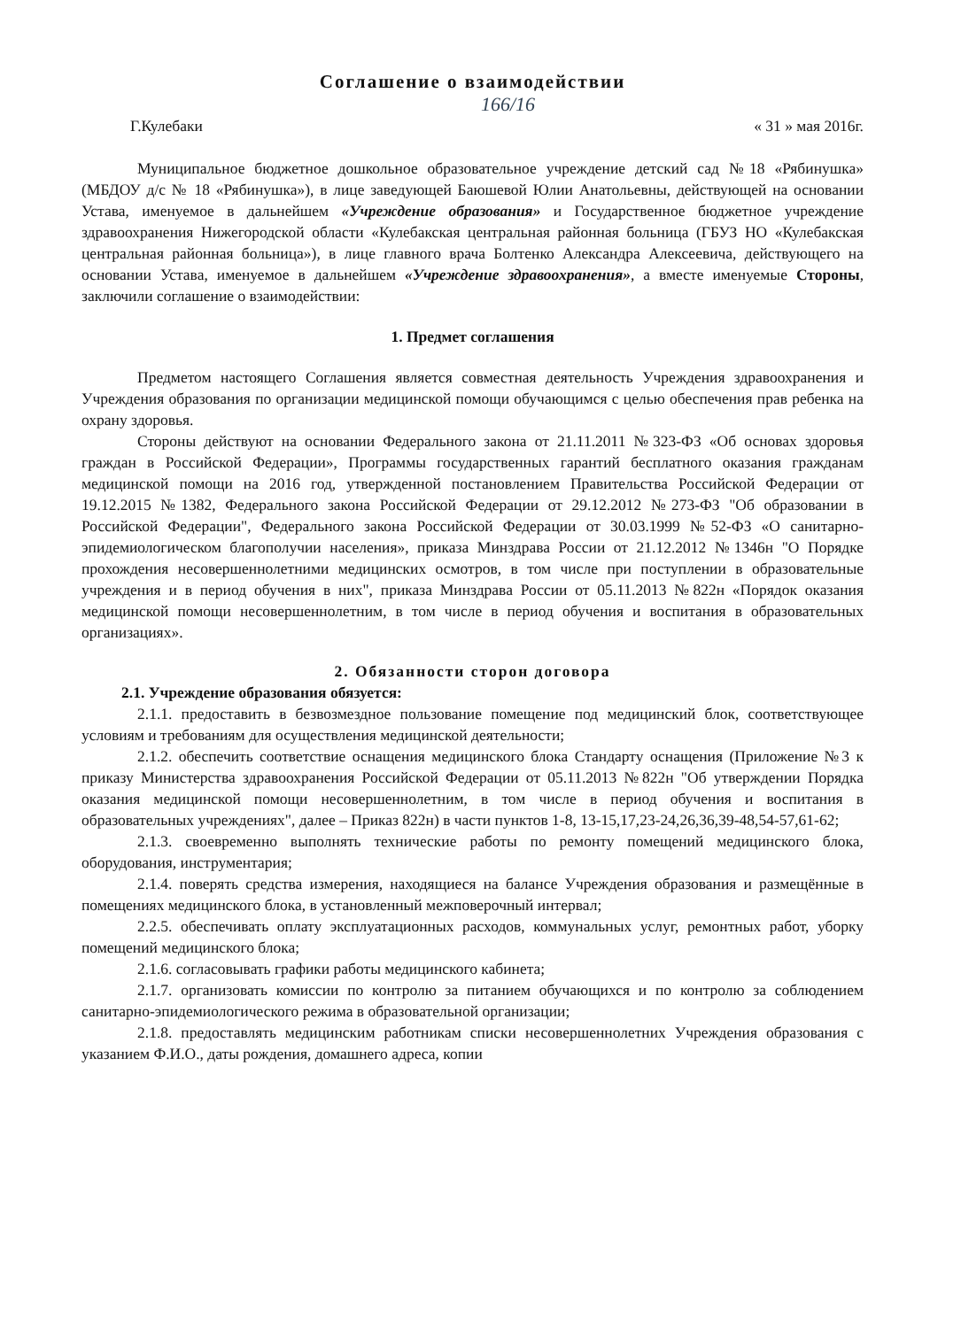Соглашение о взаимодействии
166/16
Г.Кулебаки « 31 » мая 2016г.
Муниципальное бюджетное дошкольное образовательное учреждение детский сад №18 «Рябинушка» (МБДОУ д/с № 18 «Рябинушка»), в лице заведующей Баюшевой Юлии Анатольевны, действующей на основании Устава, именуемое в дальнейшем «Учреждение образования» и Государственное бюджетное учреждение здравоохранения Нижегородской области «Кулебакская центральная районная больница (ГБУЗ НО «Кулебакская центральная районная больница»), в лице главного врача Болтенко Александра Алексеевича, действующего на основании Устава, именуемое в дальнейшем «Учреждение здравоохранения», а вместе именуемые Стороны, заключили соглашение о взаимодействии:
1. Предмет соглашения
Предметом настоящего Соглашения является совместная деятельность Учреждения здравоохранения и Учреждения образования по организации медицинской помощи обучающимся с целью обеспечения прав ребенка на охрану здоровья.
Стороны действуют на основании Федерального закона от 21.11.2011 №323-ФЗ «Об основах здоровья граждан в Российской Федерации», Программы государственных гарантий бесплатного оказания гражданам медицинской помощи на 2016 год, утвержденной постановлением Правительства Российской Федерации от 19.12.2015 №1382, Федерального закона Российской Федерации от 29.12.2012 №273-ФЗ "Об образовании в Российской Федерации", Федерального закона Российской Федерации от 30.03.1999 №52-ФЗ «О санитарно-эпидемиологическом благополучии населения», приказа Минздрава России от 21.12.2012 №1346н "О Порядке прохождения несовершеннолетними медицинских осмотров, в том числе при поступлении в образовательные учреждения и в период обучения в них", приказа Минздрава России от 05.11.2013 №822н «Порядок оказания медицинской помощи несовершеннолетним, в том числе в период обучения и воспитания в образовательных организациях».
2. Обязанности сторон договора
2.1. Учреждение образования обязуется:
2.1.1. предоставить в безвозмездное пользование помещение под медицинский блок, соответствующее условиям и требованиям для осуществления медицинской деятельности;
2.1.2. обеспечить соответствие оснащения медицинского блока Стандарту оснащения (Приложение №3 к приказу Министерства здравоохранения Российской Федерации от 05.11.2013 №822н "Об утверждении Порядка оказания медицинской помощи несовершеннолетним, в том числе в период обучения и воспитания в образовательных учреждениях", далее – Приказ 822н) в части пунктов 1-8, 13-15,17,23-24,26,36,39-48,54-57,61-62;
2.1.3. своевременно выполнять технические работы по ремонту помещений медицинского блока, оборудования, инструментария;
2.1.4. поверять средства измерения, находящиеся на балансе Учреждения образования и размещённые в помещениях медицинского блока, в установленный межповерочный интервал;
2.2.5. обеспечивать оплату эксплуатационных расходов, коммунальных услуг, ремонтных работ, уборку помещений медицинского блока;
2.1.6. согласовывать графики работы медицинского кабинета;
2.1.7. организовать комиссии по контролю за питанием обучающихся и по контролю за соблюдением санитарно-эпидемиологического режима в образовательной организации;
2.1.8. предоставлять медицинским работникам списки несовершеннолетних Учреждения образования с указанием Ф.И.О., даты рождения, домашнего адреса, копии